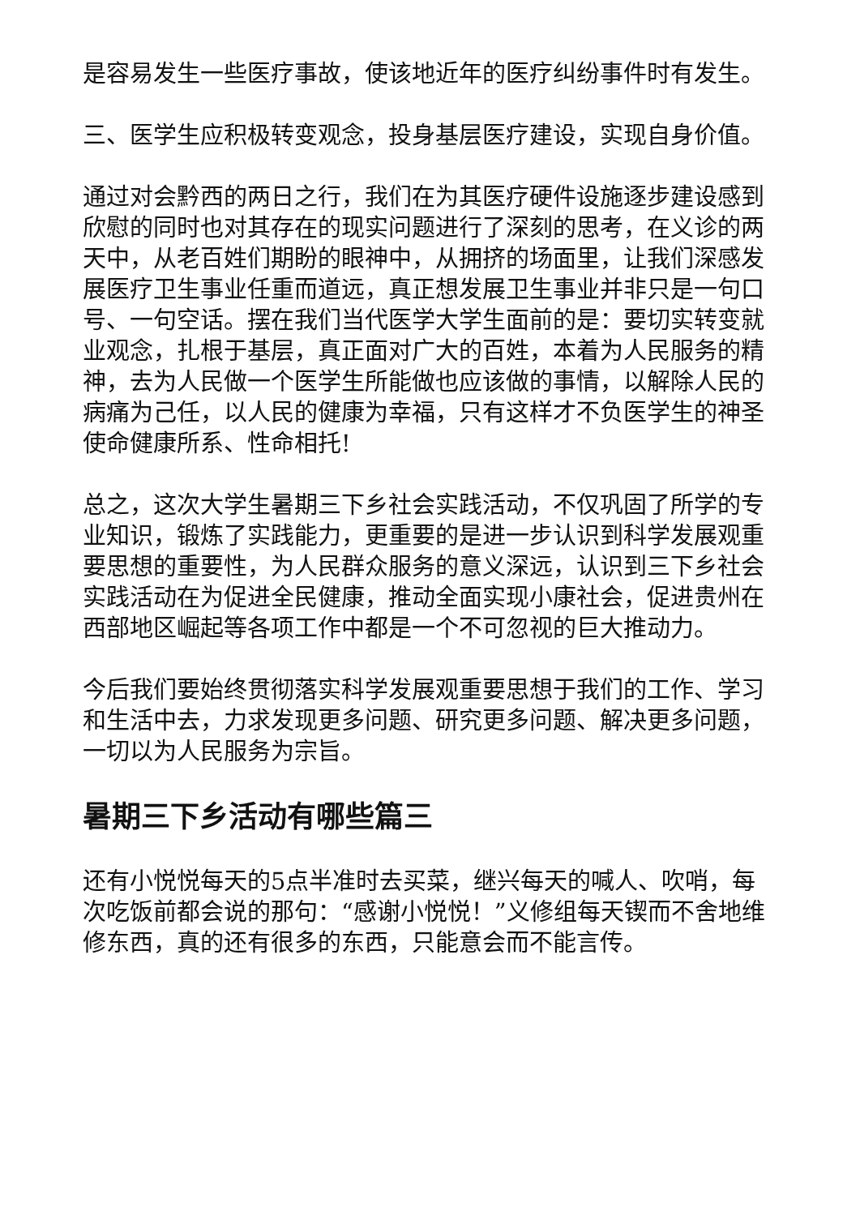是容易发生一些医疗事故，使该地近年的医疗纠纷事件时有发生。
三、医学生应积极转变观念，投身基层医疗建设，实现自身价值。
通过对会黔西的两日之行，我们在为其医疗硬件设施逐步建设感到欣慰的同时也对其存在的现实问题进行了深刻的思考，在义诊的两天中，从老百姓们期盼的眼神中，从拥挤的场面里，让我们深感发展医疗卫生事业任重而道远，真正想发展卫生事业并非只是一句口号、一句空话。摆在我们当代医学大学生面前的是：要切实转变就业观念，扎根于基层，真正面对广大的百姓，本着为人民服务的精神，去为人民做一个医学生所能做也应该做的事情，以解除人民的病痛为己任，以人民的健康为幸福，只有这样才不负医学生的神圣使命健康所系、性命相托!
总之，这次大学生暑期三下乡社会实践活动，不仅巩固了所学的专业知识，锻炼了实践能力，更重要的是进一步认识到科学发展观重要思想的重要性，为人民群众服务的意义深远，认识到三下乡社会实践活动在为促进全民健康，推动全面实现小康社会，促进贵州在西部地区崛起等各项工作中都是一个不可忽视的巨大推动力。
今后我们要始终贯彻落实科学发展观重要思想于我们的工作、学习和生活中去，力求发现更多问题、研究更多问题、解决更多问题，一切以为人民服务为宗旨。
暑期三下乡活动有哪些篇三
还有小悦悦每天的5点半准时去买菜，继兴每天的喊人、吹哨，每次吃饭前都会说的那句：“感谢小悦悦！”义修组每天锲而不舍地维修东西，真的还有很多的东西，只能意会而不能言传。